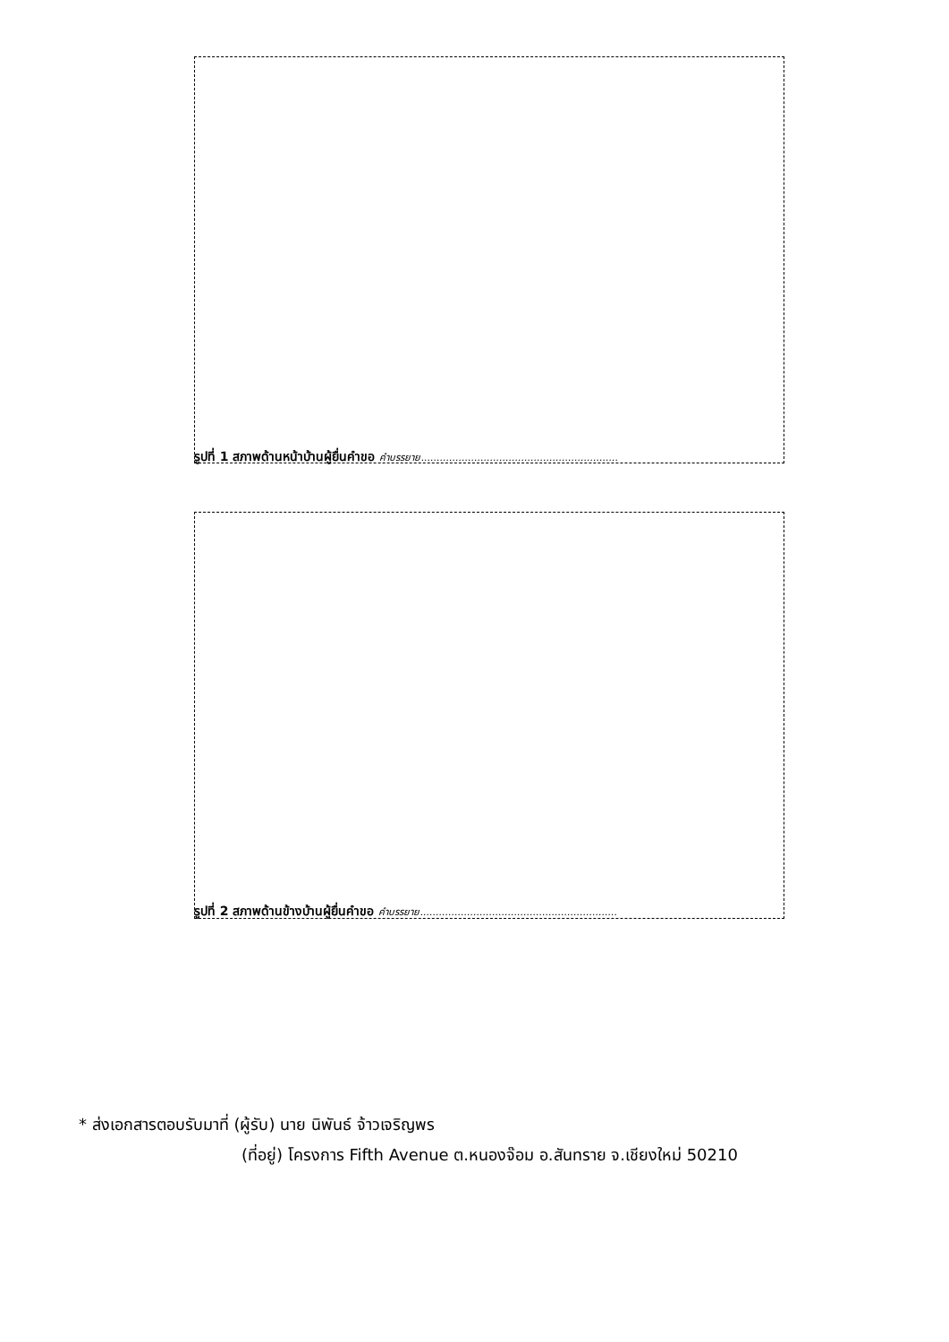รูปที่ 1 สภาพด้านหน้าบ้านผู้ยื่นคำขอ คำบรรยาย...............................................................
รูปที่ 2 สภาพด้านข้างบ้านผู้ยื่นคำขอ คำบรรยาย...............................................................
* ส่งเอกสารตอบรับมาที่ (ผู้รับ) นาย นิพันธ์ จ้าวเจริญพร
(ที่อยู่) โครงการ Fifth Avenue ต.หนองจ๊อม อ.สันทราย จ.เชียงใหม่ 50210